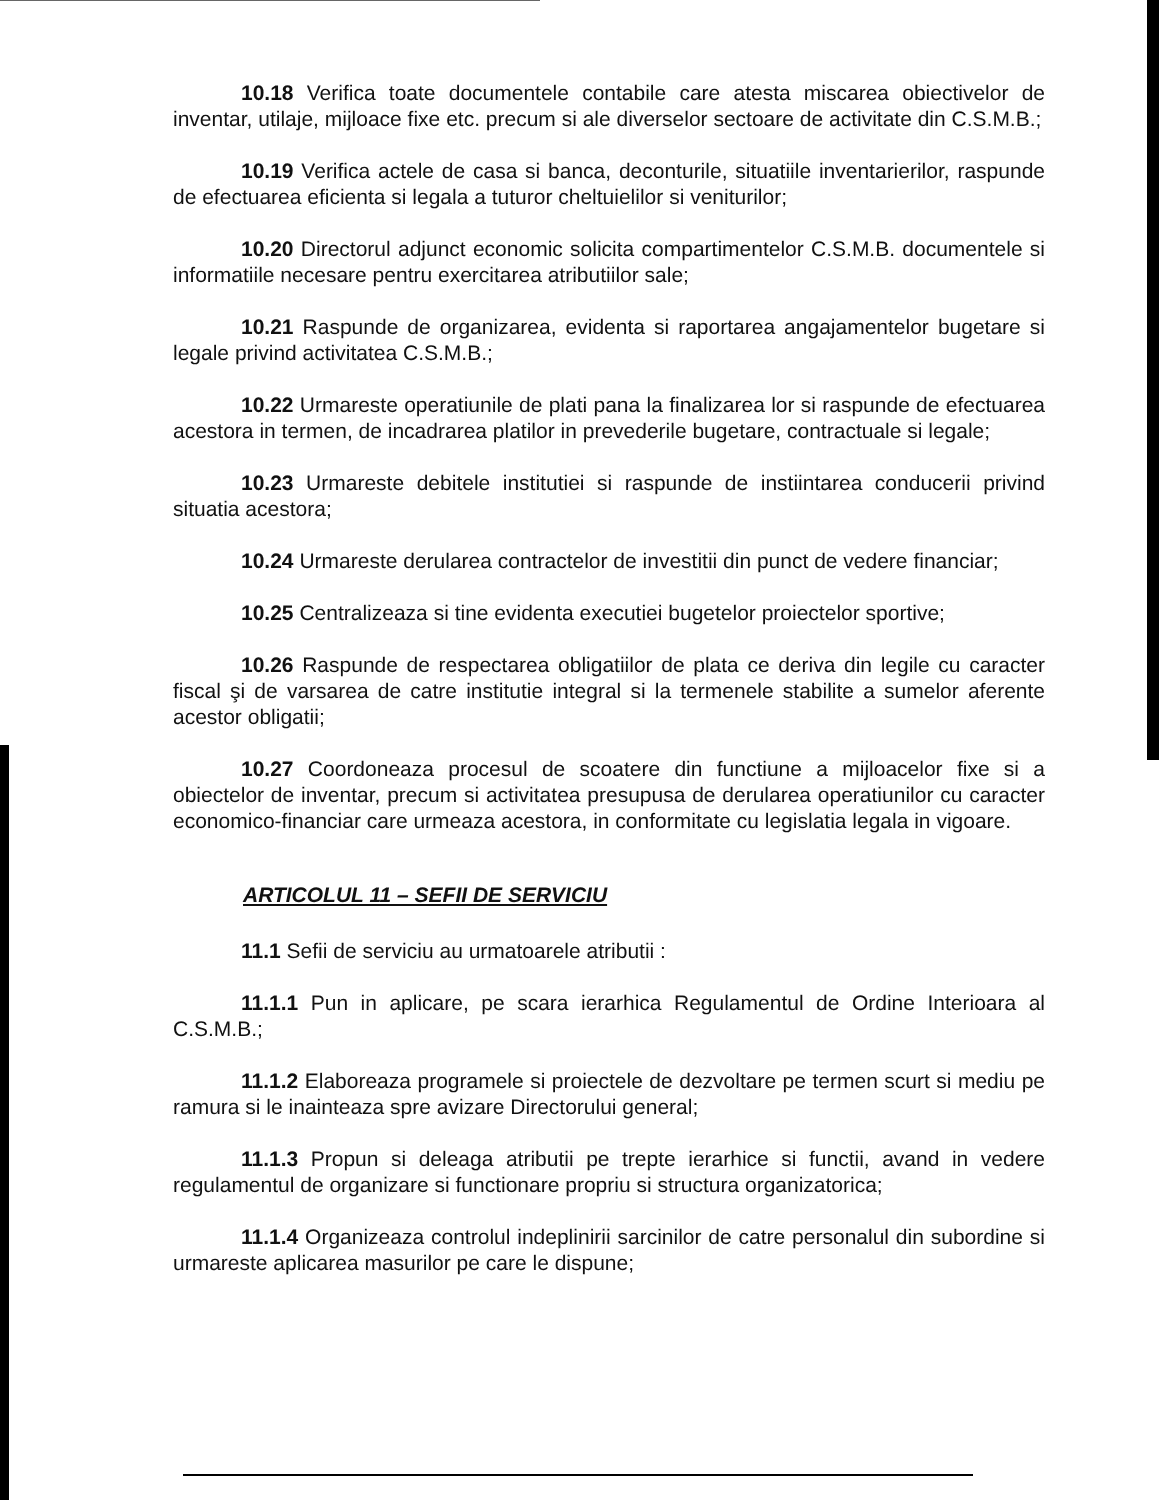10.18 Verifica toate documentele contabile care atesta miscarea obiectivelor de inventar, utilaje, mijloace fixe etc. precum si ale diverselor sectoare de activitate din C.S.M.B.;
10.19 Verifica actele de casa si banca, deconturile, situatiile inventarierilor, raspunde de efectuarea eficienta si legala a tuturor cheltuielilor si veniturilor;
10.20 Directorul adjunct economic solicita compartimentelor C.S.M.B. documentele si informatiile necesare pentru exercitarea atributiilor sale;
10.21 Raspunde de organizarea, evidenta si raportarea angajamentelor bugetare si legale privind activitatea C.S.M.B.;
10.22 Urmareste operatiunile de plati pana la finalizarea lor si raspunde de efectuarea acestora in termen, de incadrarea platilor in prevederile bugetare, contractuale si legale;
10.23 Urmareste debitele institutiei si raspunde de instiintarea conducerii privind situatia acestora;
10.24 Urmareste derularea contractelor de investitii din punct de vedere financiar;
10.25 Centralizeaza si tine evidenta executiei bugetelor proiectelor sportive;
10.26 Raspunde de respectarea obligatiilor de plata ce deriva din legile cu caracter fiscal şi de varsarea de catre institutie integral si la termenele stabilite a sumelor aferente acestor obligatii;
10.27 Coordoneaza procesul de scoatere din functiune a mijloacelor fixe si a obiectelor de inventar, precum si activitatea presupusa de derularea operatiunilor cu caracter economico-financiar care urmeaza acestora, in conformitate cu legislatia legala in vigoare.
ARTICOLUL 11 – SEFII DE SERVICIU
11.1 Sefii de serviciu au urmatoarele atributii :
11.1.1 Pun in aplicare, pe scara ierarhica Regulamentul de Ordine Interioara al C.S.M.B.;
11.1.2 Elaboreaza programele si proiectele de dezvoltare pe termen scurt si mediu pe ramura si le inainteaza spre avizare Directorului general;
11.1.3 Propun si deleaga atributii pe trepte ierarhice si functii, avand in vedere regulamentul de organizare si functionare propriu si structura organizatorica;
11.1.4 Organizeaza controlul indeplinirii sarcinilor de catre personalul din subordine si urmareste aplicarea masurilor pe care le dispune;